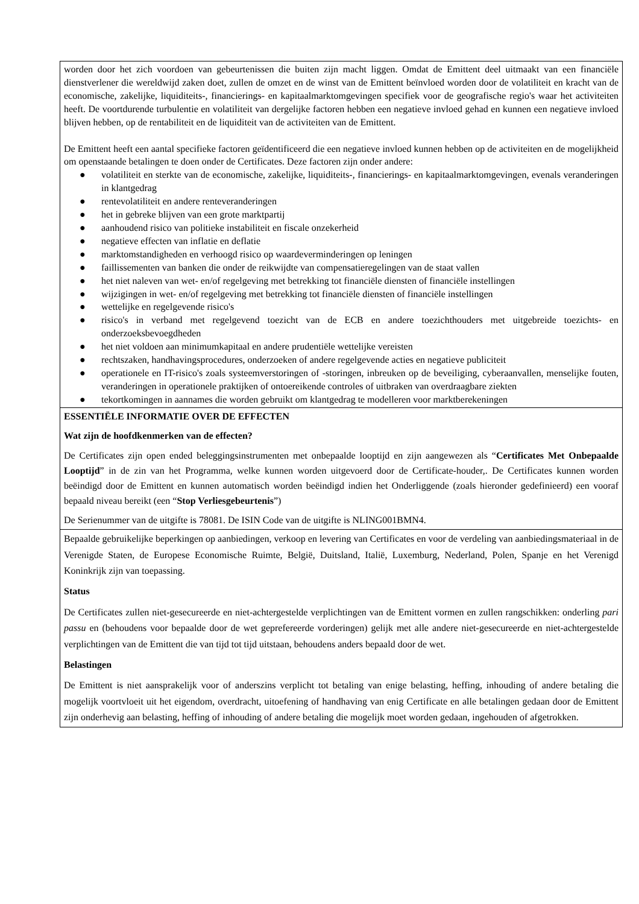worden door het zich voordoen van gebeurtenissen die buiten zijn macht liggen. Omdat de Emittent deel uitmaakt van een financiële dienstverlener die wereldwijd zaken doet, zullen de omzet en de winst van de Emittent beïnvloed worden door de volatiliteit en kracht van de economische, zakelijke, liquiditeits-, financierings- en kapitaalmarktomgevingen specifiek voor de geografische regio's waar het activiteiten heeft. De voortdurende turbulentie en volatiliteit van dergelijke factoren hebben een negatieve invloed gehad en kunnen een negatieve invloed blijven hebben, op de rentabiliteit en de liquiditeit van de activiteiten van de Emittent.
De Emittent heeft een aantal specifieke factoren geïdentificeerd die een negatieve invloed kunnen hebben op de activiteiten en de mogelijkheid om openstaande betalingen te doen onder de Certificates. Deze factoren zijn onder andere:
● volatiliteit en sterkte van de economische, zakelijke, liquiditeits-, financierings- en kapitaalmarktomgevingen, evenals veranderingen in klantgedrag
● rentevolatiliteit en andere renteveranderingen
● het in gebreke blijven van een grote marktpartij
● aanhoudend risico van politieke instabiliteit en fiscale onzekerheid
● negatieve effecten van inflatie en deflatie
● marktomstandigheden en verhoogd risico op waardeverminderingen op leningen
● faillissementen van banken die onder de reikwijdte van compensatieregelingen van de staat vallen
● het niet naleven van wet- en/of regelgeving met betrekking tot financiële diensten of financiële instellingen
● wijzigingen in wet- en/of regelgeving met betrekking tot financiële diensten of financiële instellingen
● wettelijke en regelgevende risico's
● risico's in verband met regelgevend toezicht van de ECB en andere toezichthouders met uitgebreide toezichts- en onderzoeksbevoegdheden
● het niet voldoen aan minimumkapitaal en andere prudentiële wettelijke vereisten
● rechtszaken, handhavingsprocedures, onderzoeken of andere regelgevende acties en negatieve publiciteit
● operationele en IT-risico's zoals systeemverstoringen of -storingen, inbreuken op de beveiliging, cyberaanvallen, menselijke fouten, veranderingen in operationele praktijken of ontoereikende controles of uitbraken van overdraagbare ziekten
● tekortkomingen in aannames die worden gebruikt om klantgedrag te modelleren voor marktberekeningen
ESSENTIËLE INFORMATIE OVER DE EFFECTEN
Wat zijn de hoofdkenmerken van de effecten?
De Certificates zijn open ended beleggingsinstrumenten met onbepaalde looptijd en zijn aangewezen als “Certificates Met Onbepaalde Looptijd” in de zin van het Programma, welke kunnen worden uitgevoerd door de Certificate-houder,. De Certificates kunnen worden beëindigd door de Emittent en kunnen automatisch worden beëindigd indien het Onderliggende (zoals hieronder gedefinieerd) een vooraf bepaald niveau bereikt (een “Stop Verliesgebeurtenis”)
De Serienummer van de uitgifte is 78081. De ISIN Code van de uitgifte is NLING001BMN4.
Bepaalde gebruikelijke beperkingen op aanbiedingen, verkoop en levering van Certificates en voor de verdeling van aanbiedingsmateriaal in de Verenigde Staten, de Europese Economische Ruimte, België, Duitsland, Italië, Luxemburg, Nederland, Polen, Spanje en het Verenigd Koninkrijk zijn van toepassing.
Status
De Certificates zullen niet-gesecureerde en niet-achtergestelde verplichtingen van de Emittent vormen en zullen rangschikken: onderling pari passu en (behoudens voor bepaalde door de wet geprefereerde vorderingen) gelijk met alle andere niet-gesecureerde en niet-achtergestelde verplichtingen van de Emittent die van tijd tot tijd uitstaan, behoudens anders bepaald door de wet.
Belastingen
De Emittent is niet aansprakelijk voor of anderszins verplicht tot betaling van enige belasting, heffing, inhouding of andere betaling die mogelijk voortvloeit uit het eigendom, overdracht, uitoefening of handhaving van enig Certificate en alle betalingen gedaan door de Emittent zijn onderhevig aan belasting, heffing of inhouding of andere betaling die mogelijk moet worden gedaan, ingehouden of afgetrokken.